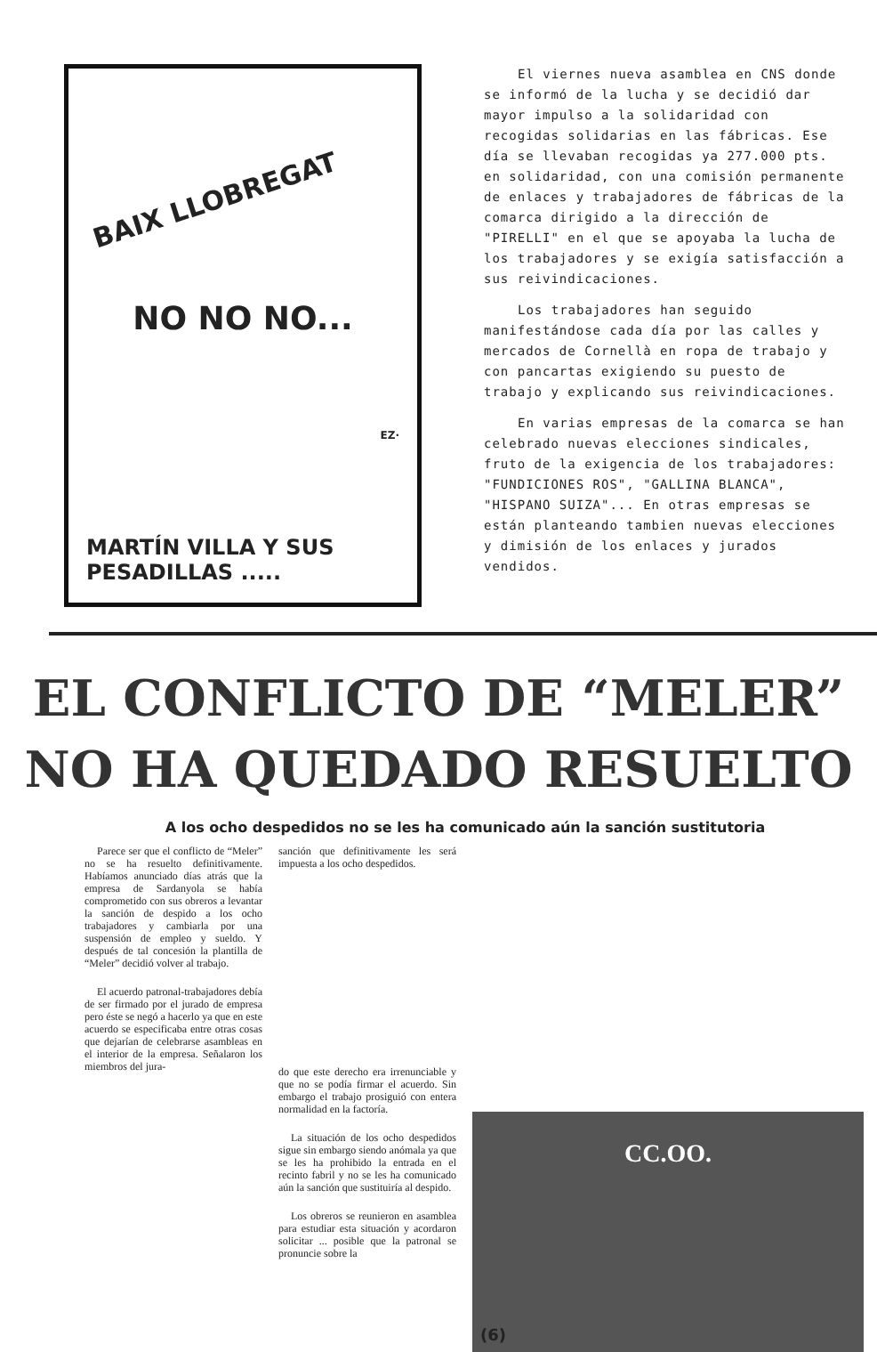BAIX LLOBREGAT
NO NO NO...
EZ·
MARTÍN VILLA Y SUS PESADILLAS .....
El viernes nueva asamblea en CNS donde se informó de la lucha y se decidió dar mayor impulso a la solidaridad con recogidas solidarias en las fábricas. Ese día se llevaban recogidas ya 277.000 pts. en solidaridad, con una comisión permanente de enlaces y trabajadores de fábricas de la comarca dirigido a la dirección de "PIRELLI" en el que se apoyaba la lucha de los trabajadores y se exigía satisfacción a sus reivindicaciones.
Los trabajadores han seguido manifestándose cada día por las calles y mercados de Cornellà en ropa de trabajo y con pancartas exigiendo su puesto de trabajo y explicando sus reivindicaciones.
En varias empresas de la comarca se han celebrado nuevas elecciones sindicales, fruto de la exigencia de los trabajadores: "FUNDICIONES ROS", "GALLINA BLANCA", "HISPANO SUIZA"... En otras empresas se están planteando tambien nuevas elecciones y dimisión de los enlaces y jurados vendidos.
EL CONFLICTO DE “MELER” NO HA QUEDADO RESUELTO
A los ocho despedidos no se les ha comunicado aún la sanción sustitutoria
Parece ser que el conflicto de “Meler” no se ha resuelto definitivamente. Habíamos anunciado días atrás que la empresa de Sardanyola se había comprometido con sus obreros a levantar la sanción de despido a los ocho trabajadores y cambiarla por una suspensión de empleo y sueldo. Y después de tal concesión la plantilla de “Meler” decidió volver al trabajo.
El acuerdo patronal-trabajadores debía de ser firmado por el jurado de empresa pero éste se negó a hacerlo ya que en este acuerdo se especificaba entre otras cosas que dejarían de celebrarse asambleas en el interior de la empresa. Señalaron los miembros del jura-
sanción que definitivamente les será impuesta a los ocho despedidos.
do que este derecho era irrenunciable y que no se podía firmar el acuerdo. Sin embargo el trabajo prosiguió con entera normalidad en la factoría.
La situación de los ocho despedidos sigue sin embargo siendo anómala ya que se les ha prohibido la entrada en el recinto fabril y no se les ha comunicado aún la sanción que sustituiría al despido.
Los obreros se reunieron en asamblea para estudiar esta situación y acordaron solicitar ... posible que la patronal se pronuncie sobre la
CC.OO.
(6)